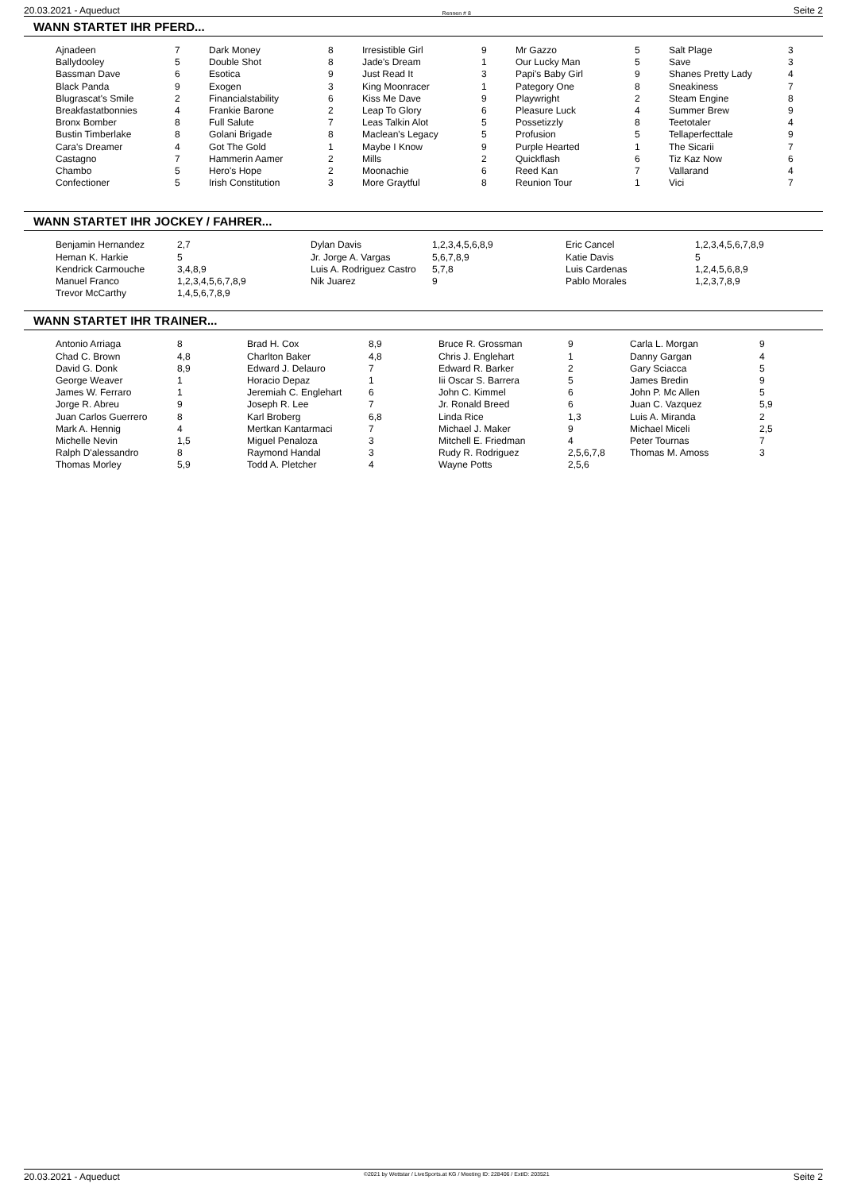20.03.2021 - Aqueduct Rennen # 8 Seite 2
WANN STARTET IHR PFERD...
| Ajnadeen | 7 | Dark Money | 8 | Irresistible Girl | 9 | Mr Gazzo | 5 | Salt Plage | 3 |
| Ballydooley | 5 | Double Shot | 8 | Jade's Dream | 1 | Our Lucky Man | 5 | Save | 3 |
| Bassman Dave | 6 | Esotica | 9 | Just Read It | 3 | Papi's Baby Girl | 9 | Shanes Pretty Lady | 4 |
| Black Panda | 9 | Exogen | 3 | King Moonracer | 1 | Pategory One | 8 | Sneakiness | 7 |
| Blugrascat's Smile | 2 | Financialstability | 6 | Kiss Me Dave | 9 | Playwright | 2 | Steam Engine | 8 |
| Breakfastatbonnies | 4 | Frankie Barone | 2 | Leap To Glory | 6 | Pleasure Luck | 4 | Summer Brew | 9 |
| Bronx Bomber | 8 | Full Salute | 7 | Leas Talkin Alot | 5 | Possetizzly | 8 | Teetotaler | 4 |
| Bustin Timberlake | 8 | Golani Brigade | 8 | Maclean's Legacy | 5 | Profusion | 5 | Tellaperfecttale | 9 |
| Cara's Dreamer | 4 | Got The Gold | 1 | Maybe I Know | 9 | Purple Hearted | 1 | The Sicarii | 7 |
| Castagno | 7 | Hammerin Aamer | 2 | Mills | 2 | Quickflash | 6 | Tiz Kaz Now | 6 |
| Chambo | 5 | Hero's Hope | 2 | Moonachie | 6 | Reed Kan | 7 | Vallarand | 4 |
| Confectioner | 5 | Irish Constitution | 3 | More Graytful | 8 | Reunion Tour | 1 | Vici | 7 |
WANN STARTET IHR JOCKEY / FAHRER...
| Benjamin Hernandez | 2,7 | Dylan Davis | 1,2,3,4,5,6,8,9 | Eric Cancel | 1,2,3,4,5,6,7,8,9 |
| Heman K. Harkie | 5 | Jr. Jorge A. Vargas | 5,6,7,8,9 | Katie Davis | 5 |
| Kendrick Carmouche | 3,4,8,9 | Luis A. Rodriguez Castro | 5,7,8 | Luis Cardenas | 1,2,4,5,6,8,9 |
| Manuel Franco | 1,2,3,4,5,6,7,8,9 | Nik Juarez | 9 | Pablo Morales | 1,2,3,7,8,9 |
| Trevor McCarthy | 1,4,5,6,7,8,9 | | | | |
WANN STARTET IHR TRAINER...
| Antonio Arriaga | 8 | Brad H. Cox | 8,9 | Bruce R. Grossman | 9 | Carla L. Morgan | 9 |
| Chad C. Brown | 4,8 | Charlton Baker | 4,8 | Chris J. Englehart | 1 | Danny Gargan | 4 |
| David G. Donk | 8,9 | Edward J. Delauro | 7 | Edward R. Barker | 2 | Gary Sciacca | 5 |
| George Weaver | 1 | Horacio Depaz | 1 | Iii Oscar S. Barrera | 5 | James Bredin | 9 |
| James W. Ferraro | 1 | Jeremiah C. Englehart | 6 | John C. Kimmel | 6 | John P. Mc Allen | 5 |
| Jorge R. Abreu | 9 | Joseph R. Lee | 7 | Jr. Ronald Breed | 6 | Juan C. Vazquez | 5,9 |
| Juan Carlos Guerrero | 8 | Karl Broberg | 6,8 | Linda Rice | 1,3 | Luis A. Miranda | 2 |
| Mark A. Hennig | 4 | Mertkan Kantarmaci | 7 | Michael J. Maker | 9 | Michael Miceli | 2,5 |
| Michelle Nevin | 1,5 | Miguel Penaloza | 3 | Mitchell E. Friedman | 4 | Peter Tournas | 7 |
| Ralph D'alessandro | 8 | Raymond Handal | 3 | Rudy R. Rodriguez | 2,5,6,7,8 | Thomas M. Amoss | 3 |
| Thomas Morley | 5,9 | Todd A. Pletcher | 4 | Wayne Potts | 2,5,6 | | |
20.03.2021 - Aqueduct ©2021 by Wettstar / LiveSports.at KG / Meeting ID: 228406 / ExtID: 203521 Seite 2